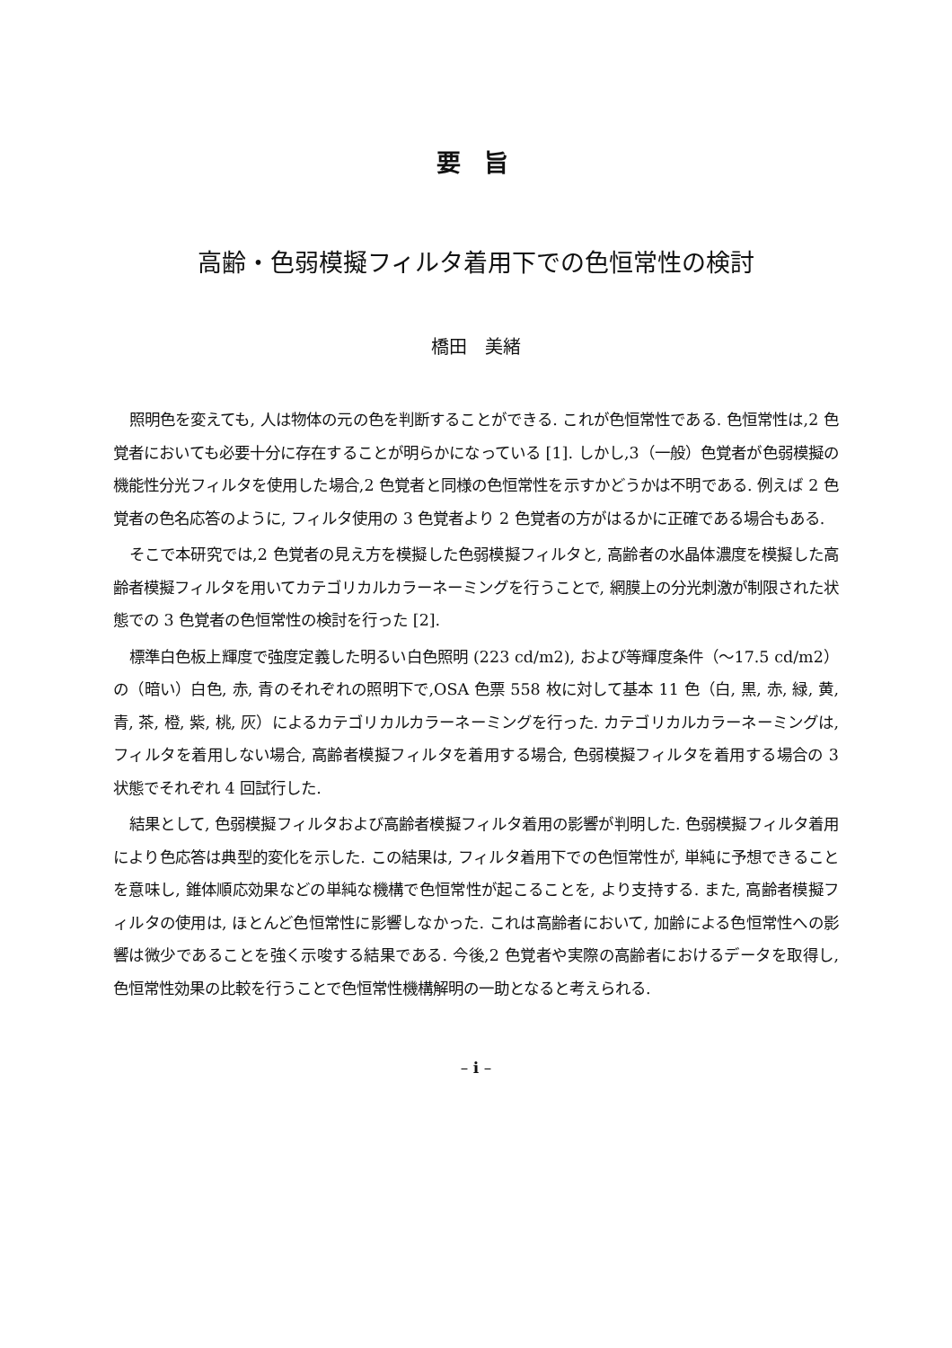要 旨
高齢・色弱模擬フィルタ着用下での色恒常性の検討
橋田　美緒
照明色を変えても, 人は物体の元の色を判断することができる. これが色恒常性である. 色恒常性は,2 色覚者においても必要十分に存在することが明らかになっている [1]. しかし,3（一般）色覚者が色弱模擬の機能性分光フィルタを使用した場合,2 色覚者と同様の色恒常性を示すかどうかは不明である. 例えば 2 色覚者の色名応答のように, フィルタ使用の 3 色覚者より 2 色覚者の方がはるかに正確である場合もある.
そこで本研究では,2 色覚者の見え方を模擬した色弱模擬フィルタと, 高齢者の水晶体濃度を模擬した高齢者模擬フィルタを用いてカテゴリカルカラーネーミングを行うことで, 網膜上の分光刺激が制限された状態での 3 色覚者の色恒常性の検討を行った [2].
標準白色板上輝度で強度定義した明るい白色照明 (223 cd/m2), および等輝度条件（～17.5 cd/m2）の（暗い）白色, 赤, 青のそれぞれの照明下で,OSA 色票 558 枚に対して基本 11 色（白, 黒, 赤, 緑, 黄, 青, 茶, 橙, 紫, 桃, 灰）によるカテゴリカルカラーネーミングを行った. カテゴリカルカラーネーミングは, フィルタを着用しない場合, 高齢者模擬フィルタを着用する場合, 色弱模擬フィルタを着用する場合の 3 状態でそれぞれ 4 回試行した.
結果として, 色弱模擬フィルタおよび高齢者模擬フィルタ着用の影響が判明した. 色弱模擬フィルタ着用により色応答は典型的変化を示した. この結果は, フィルタ着用下での色恒常性が, 単純に予想できることを意味し, 錐体順応効果などの単純な機構で色恒常性が起こることを, より支持する. また, 高齢者模擬フィルタの使用は, ほとんど色恒常性に影響しなかった. これは高齢者において, 加齢による色恒常性への影響は微少であることを強く示唆する結果である. 今後,2 色覚者や実際の高齢者におけるデータを取得し, 色恒常性効果の比較を行うことで色恒常性機構解明の一助となると考えられる.
– i –